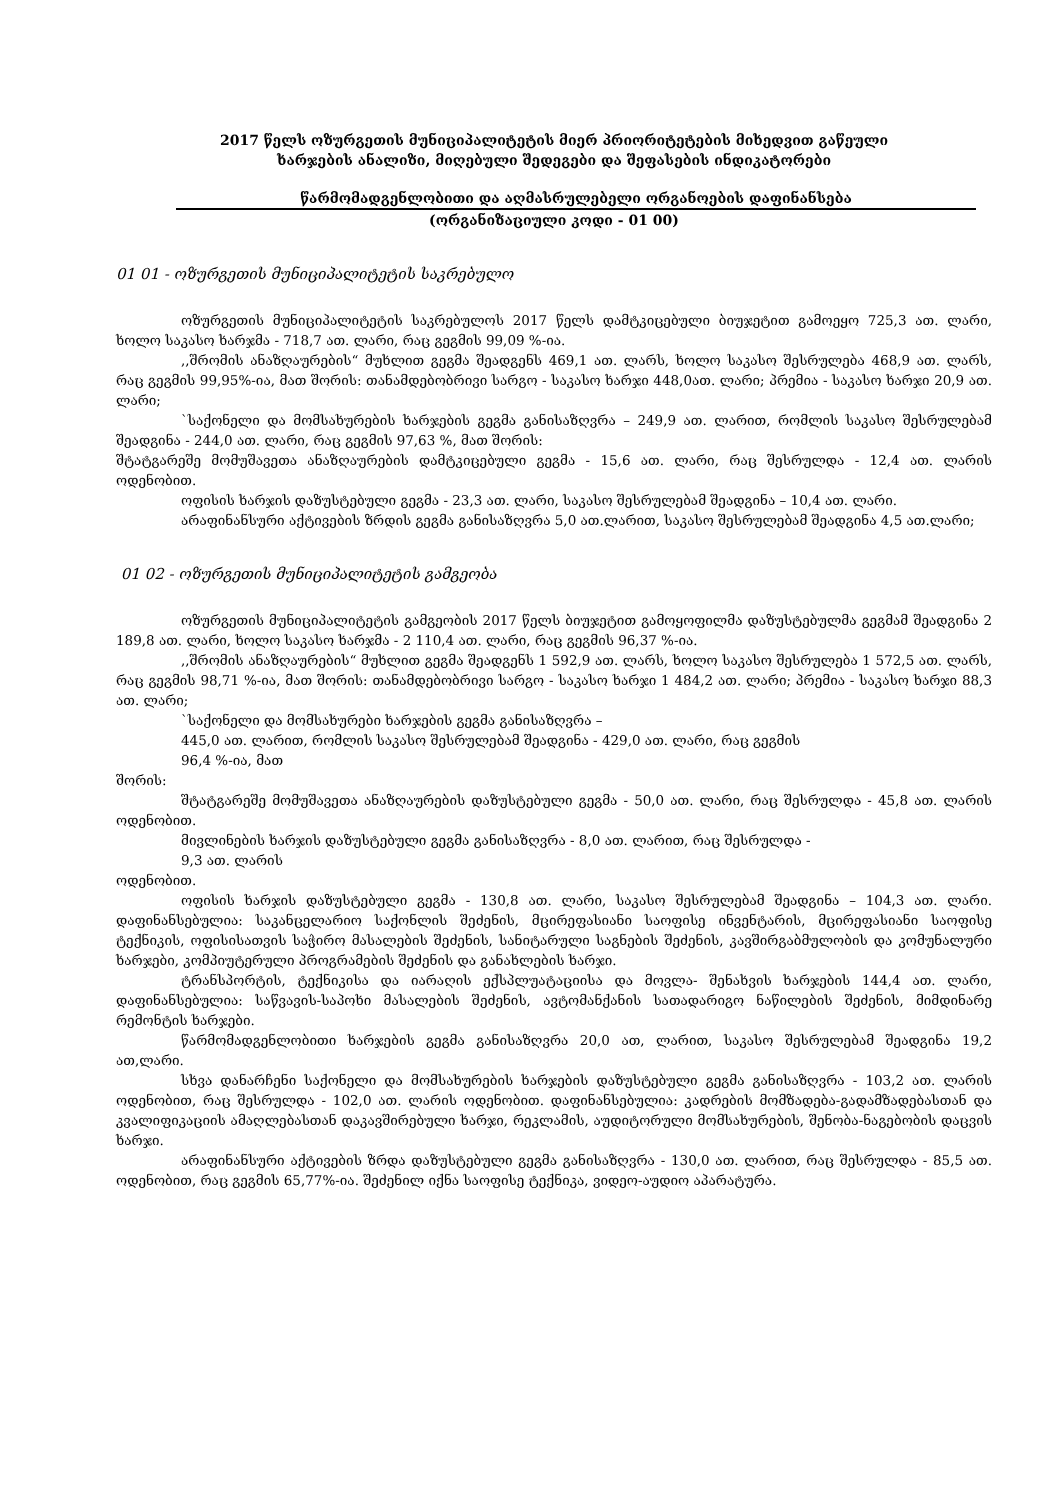2017 წელს ოზურგეთის მუნიციპალიტეტის მიერ პრიორიტეტების მიხედვით გაწეული
ხარჯების ანალიზი, მიღებული შედეგები და შეფასების ინდიკატორები
წარმომადგენლობითი და აღმასრულებელი ორგანოების დაფინანსება
(ორგანიზაციული კოდი - 01 00)
01 01 - ოზურგეთის მუნიციპალიტეტის საკრებულო
ოზურგეთის მუნიციპალიტეტის საკრებულოს 2017 წელს დამტკიცებული ბიუჯეტით გამოეყო 725,3 ათ. ლარი, ხოლო საკასო ხარჯმა - 718,7 ათ. ლარი, რაც გეგმის 99,09 %-ია.
,,შრომის ანაზღაურების“ მუხლით გეგმა შეადგენს 469,1 ათ. ლარს, ხოლო საკასო შესრულება 468,9 ათ. ლარს, რაც გეგმის 99,95%-ია, მათ შორის: თანამდებობრივი სარგო - საკასო ხარჯი 448,0ათ. ლარი; პრემია - საკასო ხარჯი 20,9 ათ. ლარი;
`საქონელი და მომსახურების ხარჯების გეგმა განისაზღვრა – 249,9 ათ. ლარით, რომლის საკასო შესრულებამ შეადგინა - 244,0 ათ. ლარი, რაც გეგმის 97,63 %, მათ შორის:
შტატგარეშე მომუშავეთა ანაზღაურების დამტკიცებული გეგმა - 15,6 ათ. ლარი, რაც შესრულდა - 12,4 ათ. ლარის ოდენობით.
ოფისის ხარჯის დაზუსტებული გეგმა - 23,3 ათ. ლარი, საკასო შესრულებამ შეადგინა – 10,4 ათ. ლარი.
არაფინანსური აქტივების ზრდის გეგმა განისაზღვრა 5,0 ათ.ლარით, საკასო შესრულებამ შეადგინა 4,5 ათ.ლარი;
01 02 - ოზურგეთის მუნიციპალიტეტის გამგეობა
ოზურგეთის მუნიციპალიტეტის გამგეობის 2017 წელს ბიუჯეტით გამოყოფილმა დაზუსტებულმა გეგმამ შეადგინა 2 189,8 ათ. ლარი, ხოლო საკასო ხარჯმა - 2 110,4 ათ. ლარი, რაც გეგმის 96,37 %-ია.
,,შრომის ანაზღაურების“ მუხლით გეგმა შეადგენს 1 592,9 ათ. ლარს, ხოლო საკასო შესრულება 1 572,5 ათ. ლარს, რაც გეგმის 98,71 %-ია, მათ შორის: თანამდებობრივი სარგო - საკასო ხარჯი 1 484,2 ათ. ლარი; პრემია - საკასო ხარჯი 88,3 ათ. ლარი;
`საქონელი და მომსახურები ხარჯების გეგმა განისაზღვრა –
445,0 ათ. ლარით, რომლის საკასო შესრულებამ შეადგინა - 429,0 ათ. ლარი, რაც გეგმის
96,4 %-ია, მათ
შორის:
შტატგარეშე მომუშავეთა ანაზღაურების დაზუსტებული გეგმა - 50,0 ათ. ლარი, რაც შესრულდა - 45,8 ათ. ლარის ოდენობით.
მივლინების ხარჯის დაზუსტებული გეგმა განისაზღვრა - 8,0 ათ. ლარით, რაც შესრულდა -
9,3 ათ. ლარის
ოდენობით.
ოფისის ხარჯის დაზუსტებული გეგმა - 130,8 ათ. ლარი, საკასო შესრულებამ შეადგინა – 104,3 ათ. ლარი. დაფინანსებულია: საკანცელარიო საქონლის შეძენის, მცირეფასიანი საოფისე ინვენტარის, მცირეფასიანი საოფისე ტექნიკის, ოფისისათვის საჭირო მასალების შეძენის, სანიტარული საგნების შეძენის, კავშირგაბმულობის და კომუნალური ხარჯები, კომპიუტერული პროგრამების შეძენის და განახლების ხარჯი.
ტრანსპორტის, ტექნიკისა და იარაღის ექსპლუატაციისა და მოვლა- შენახვის ხარჯების 144,4 ათ. ლარი, დაფინანსებულია: საწვავის-საპოხი მასალების შეძენის, ავტომანქანის სათადარიგო ნაწილების შეძენის, მიმდინარე რემონტის ხარჯები.
წარმომადგენლობითი ხარჯების გეგმა განისაზღვრა 20,0 ათ, ლარით, საკასო შესრულებამ შეადგინა 19,2 ათ,ლარი.
სხვა დანარჩენი საქონელი და მომსახურების ხარჯების დაზუსტებული გეგმა განისაზღვრა - 103,2 ათ. ლარის ოდენობით, რაც შესრულდა - 102,0 ათ. ლარის ოდენობით. დაფინანსებულია: კადრების მომზადება-გადამზადებასთან და კვალიფიკაციის ამაღლებასთან დაკავშირებული ხარჯი, რეკლამის, აუდიტორული მომსახურების, შენობა-ნაგებობის დაცვის ხარჯი.
არაფინანსური აქტივების ზრდა დაზუსტებული გეგმა განისაზღვრა - 130,0 ათ. ლარით, რაც შესრულდა - 85,5 ათ. ოდენობით, რაც გეგმის 65,77%-ია. შეძენილ იქნა საოფისე ტექნიკა, ვიდეო-აუდიო აპარატურა.